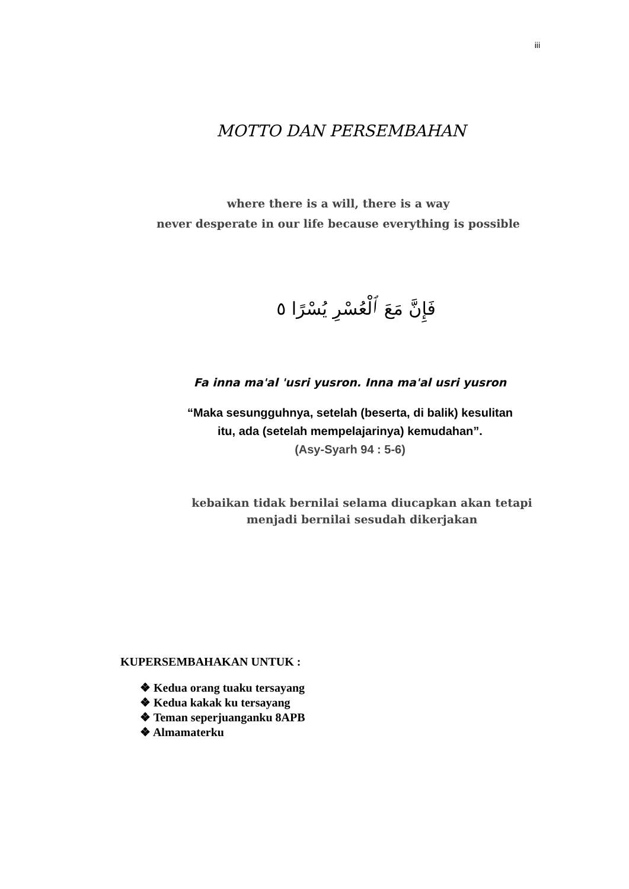iii
MOTTO DAN PERSEMBAHAN
where there is a will, there is a way
never desperate in our life because everything is possible
فَإِنَّ مَعَ ٱلْعُسْرِ يُسْرًا ٥
Fa inna ma'al 'usri yusron. Inna ma'al usri yusron
“Maka sesungguhnya, setelah (beserta, di balik) kesulitan
itu, ada (setelah mempelajarinya) kemudahan”.
(Asy-Syarh 94 : 5-6)
kebaikan tidak bernilai selama diucapkan akan tetapi
menjadi bernilai sesudah dikerjakan
KUPERSEMBAHAKAN UNTUK :
❖ Kedua orang tuaku tersayang
❖ Kedua kakak ku tersayang
❖ Teman seperjuanganku 8APB
❖ Almamaterku